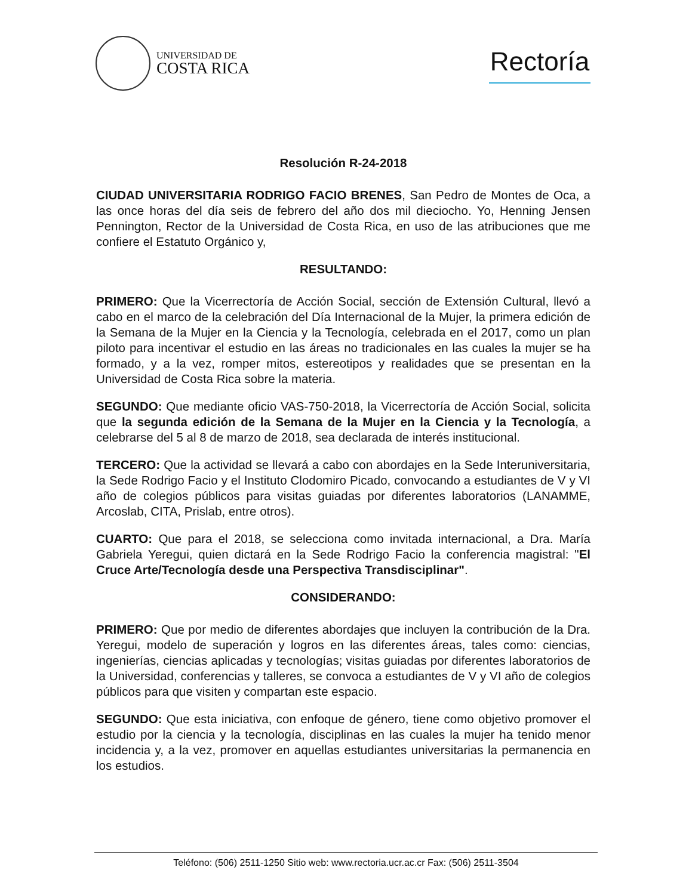UNIVERSIDAD DE
COSTA RICA
Rectoría
Resolución R-24-2018
CIUDAD UNIVERSITARIA RODRIGO FACIO BRENES, San Pedro de Montes de Oca, a las once horas del día seis de febrero del año dos mil dieciocho. Yo, Henning Jensen Pennington, Rector de la Universidad de Costa Rica, en uso de las atribuciones que me confiere el Estatuto Orgánico y,
RESULTANDO:
PRIMERO: Que la Vicerrectoría de Acción Social, sección de Extensión Cultural, llevó a cabo en el marco de la celebración del Día Internacional de la Mujer, la primera edición de la Semana de la Mujer en la Ciencia y la Tecnología, celebrada en el 2017, como un plan piloto para incentivar el estudio en las áreas no tradicionales en las cuales la mujer se ha formado, y a la vez, romper mitos, estereotipos y realidades que se presentan en la Universidad de Costa Rica sobre la materia.
SEGUNDO: Que mediante oficio VAS-750-2018, la Vicerrectoría de Acción Social, solicita que la segunda edición de la Semana de la Mujer en la Ciencia y la Tecnología, a celebrarse del 5 al 8 de marzo de 2018, sea declarada de interés institucional.
TERCERO: Que la actividad se llevará a cabo con abordajes en la Sede Interuniversitaria, la Sede Rodrigo Facio y el Instituto Clodomiro Picado, convocando a estudiantes de V y VI año de colegios públicos para visitas guiadas por diferentes laboratorios (LANAMME, Arcoslab, CITA, Prislab, entre otros).
CUARTO: Que para el 2018, se selecciona como invitada internacional, a Dra. María Gabriela Yeregui, quien dictará en la Sede Rodrigo Facio la conferencia magistral: "El Cruce Arte/Tecnología desde una Perspectiva Transdisciplinar".
CONSIDERANDO:
PRIMERO: Que por medio de diferentes abordajes que incluyen la contribución de la Dra. Yeregui, modelo de superación y logros en las diferentes áreas, tales como: ciencias, ingenierías, ciencias aplicadas y tecnologías; visitas guiadas por diferentes laboratorios de la Universidad, conferencias y talleres, se convoca a estudiantes de V y VI año de colegios públicos para que visiten y compartan este espacio.
SEGUNDO: Que esta iniciativa, con enfoque de género, tiene como objetivo promover el estudio por la ciencia y la tecnología, disciplinas en las cuales la mujer ha tenido menor incidencia y, a la vez, promover en aquellas estudiantes universitarias la permanencia en los estudios.
Teléfono: (506) 2511-1250 Sitio web: www.rectoria.ucr.ac.cr Fax: (506) 2511-3504